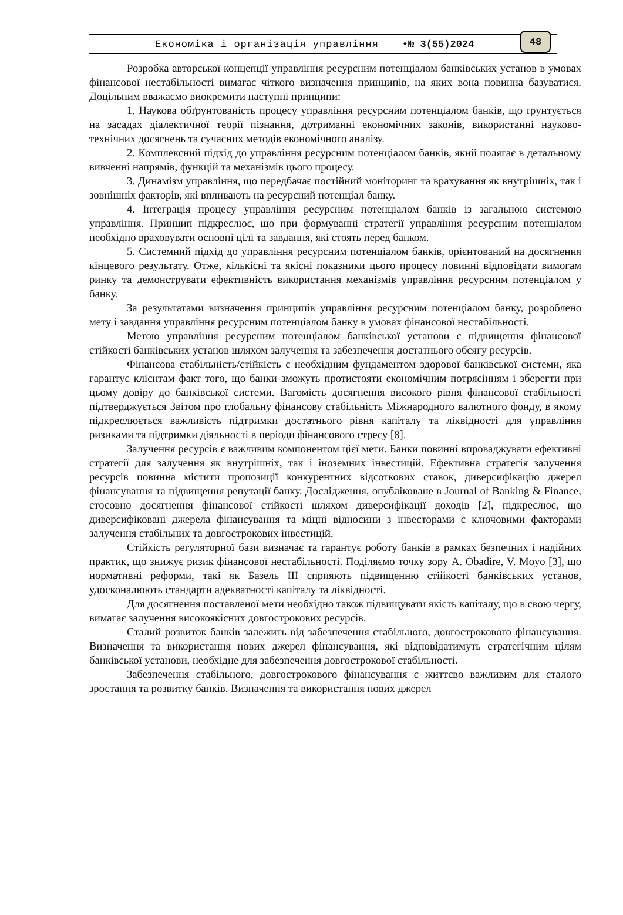Економіка і організація управління •№ 3(55)2024
48
Розробка авторської концепції управління ресурсним потенціалом банківських установ в умовах фінансової нестабільності вимагає чіткого визначення принципів, на яких вона повинна базуватися. Доцільним вважаємо виокремити наступні принципи:
1. Наукова обґрунтованість процесу управління ресурсним потенціалом банків, що ґрунтується на засадах діалектичної теорії пізнання, дотриманні економічних законів, використанні науково-технічних досягнень та сучасних методів економічного аналізу.
2. Комплексний підхід до управління ресурсним потенціалом банків, який полягає в детальному вивченні напрямів, функцій та механізмів цього процесу.
3. Динамізм управління, що передбачає постійний моніторинг та врахування як внутрішніх, так і зовнішніх факторів, які впливають на ресурсний потенціал банку.
4. Інтеграція процесу управління ресурсним потенціалом банків із загальною системою управління. Принцип підкреслює, що при формуванні стратегії управління ресурсним потенціалом необхідно враховувати основні цілі та завдання, які стоять перед банком.
5. Системний підхід до управління ресурсним потенціалом банків, орієнтований на досягнення кінцевого результату. Отже, кількісні та якісні показники цього процесу повинні відповідати вимогам ринку та демонструвати ефективність використання механізмів управління ресурсним потенціалом у банку.
За результатами визначення принципів управління ресурсним потенціалом банку, розроблено мету і завдання управління ресурсним потенціалом банку в умовах фінансової нестабільності.
Метою управління ресурсним потенціалом банківської установи є підвищення фінансової стійкості банківських установ шляхом залучення та забезпечення достатнього обсягу ресурсів.
Фінансова стабільність/стійкість є необхідним фундаментом здорової банківської системи, яка гарантує клієнтам факт того, що банки зможуть протистояти економічним потрясінням і зберегти при цьому довіру до банківської системи. Вагомість досягнення високого рівня фінансової стабільності підтверджується Звітом про глобальну фінансову стабільність Міжнародного валютного фонду, в якому підкреслюється важливість підтримки достатнього рівня капіталу та ліквідності для управління ризиками та підтримки діяльності в періоди фінансового стресу [8].
Залучення ресурсів є важливим компонентом цієї мети. Банки повинні впроваджувати ефективні стратегії для залучення як внутрішніх, так і іноземних інвестицій. Ефективна стратегія залучення ресурсів повинна містити пропозиції конкурентних відсоткових ставок, диверсифікацію джерел фінансування та підвищення репутації банку. Дослідження, опубліковане в Journal of Banking & Finance, стосовно досягнення фінансової стійкості шляхом диверсифікації доходів [2], підкреслює, що диверсифіковані джерела фінансування та міцні відносини з інвесторами є ключовими факторами залучення стабільних та довгострокових інвестицій.
Стійкість регуляторної бази визначає та гарантує роботу банків в рамках безпечних і надійних практик, що знижує ризик фінансової нестабільності. Поділяємо точку зору A. Obadire, V. Moyo [3], що нормативні реформи, такі як Базель III сприяють підвищенню стійкості банківських установ, удосконалюють стандарти адекватності капіталу та ліквідності.
Для досягнення поставленої мети необхідно також підвищувати якість капіталу, що в свою чергу, вимагає залучення високоякісних довгострокових ресурсів.
Сталий розвиток банків залежить від забезпечення стабільного, довгострокового фінансування. Визначення та використання нових джерел фінансування, які відповідатимуть стратегічним цілям банківської установи, необхідне для забезпечення довгострокової стабільності.
Забезпечення стабільного, довгострокового фінансування є життєво важливим для сталого зростання та розвитку банків. Визначення та використання нових джерел